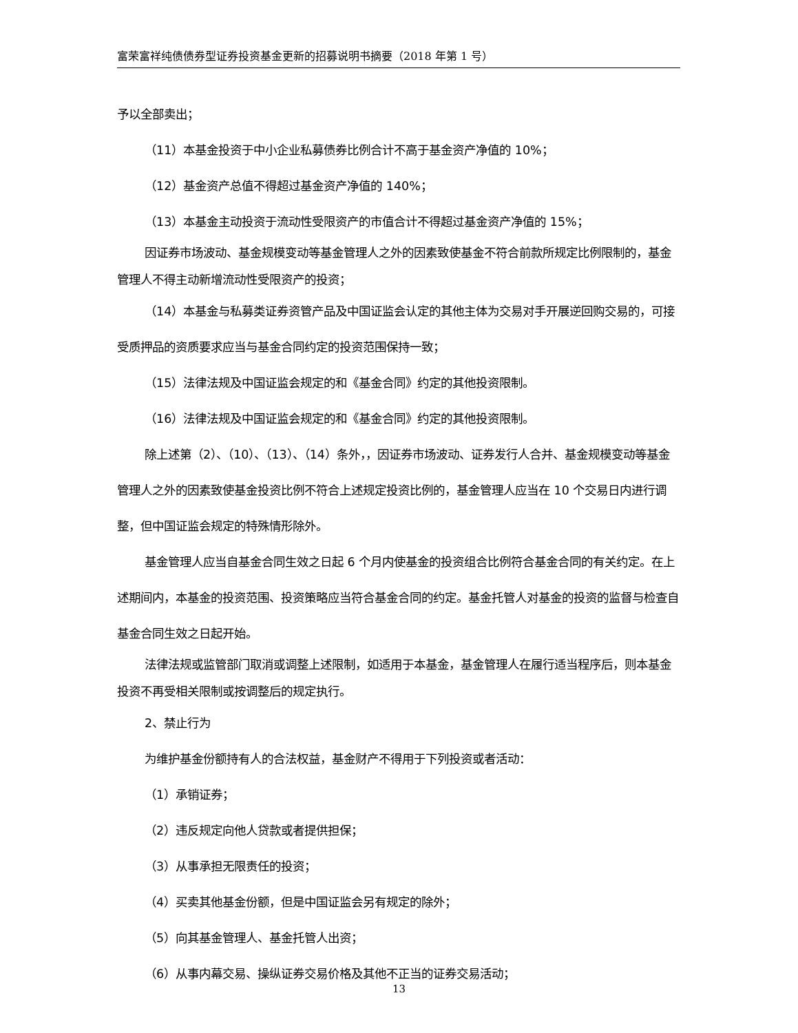富荣富祥纯债债券型证券投资基金更新的招募说明书摘要（2018 年第 1 号）
予以全部卖出；
（11）本基金投资于中小企业私募债券比例合计不高于基金资产净值的 10%；
（12）基金资产总值不得超过基金资产净值的 140%；
（13）本基金主动投资于流动性受限资产的市值合计不得超过基金资产净值的 15%；
因证券市场波动、基金规模变动等基金管理人之外的因素致使基金不符合前款所规定比例限制的，基金管理人不得主动新增流动性受限资产的投资；
（14）本基金与私募类证券资管产品及中国证监会认定的其他主体为交易对手开展逆回购交易的，可接受质押品的资质要求应当与基金合同约定的投资范围保持一致；
（15）法律法规及中国证监会规定的和《基金合同》约定的其他投资限制。
（16）法律法规及中国证监会规定的和《基金合同》约定的其他投资限制。
除上述第（2）、（10）、（13）、（14）条外，，因证券市场波动、证券发行人合并、基金规模变动等基金管理人之外的因素致使基金投资比例不符合上述规定投资比例的，基金管理人应当在 10 个交易日内进行调整，但中国证监会规定的特殊情形除外。
基金管理人应当自基金合同生效之日起 6 个月内使基金的投资组合比例符合基金合同的有关约定。在上述期间内，本基金的投资范围、投资策略应当符合基金合同的约定。基金托管人对基金的投资的监督与检查自基金合同生效之日起开始。
法律法规或监管部门取消或调整上述限制，如适用于本基金，基金管理人在履行适当程序后，则本基金投资不再受相关限制或按调整后的规定执行。
2、禁止行为
为维护基金份额持有人的合法权益，基金财产不得用于下列投资或者活动：
（1）承销证券；
（2）违反规定向他人贷款或者提供担保；
（3）从事承担无限责任的投资；
（4）买卖其他基金份额，但是中国证监会另有规定的除外；
（5）向其基金管理人、基金托管人出资；
（6）从事内幕交易、操纵证券交易价格及其他不正当的证券交易活动；
13